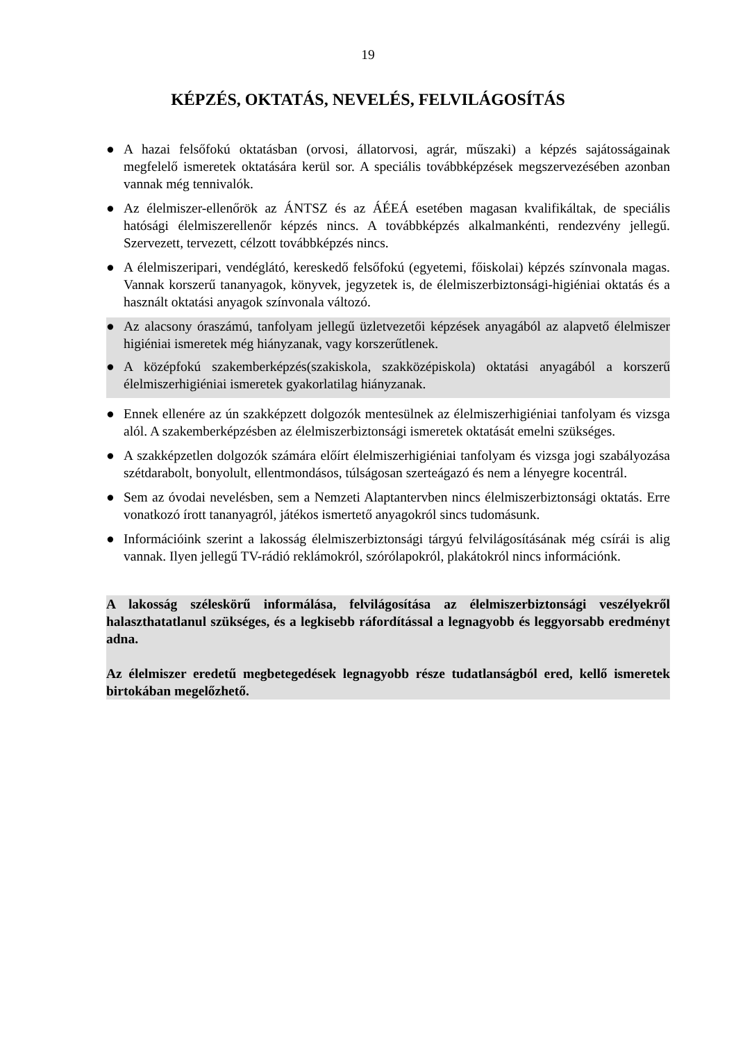19
KÉPZÉS, OKTATÁS, NEVELÉS, FELVILÁGOSÍTÁS
● A hazai felsőfokú oktatásban (orvosi, állatorvosi, agrár, műszaki) a képzés sajátosságainak megfelelő ismeretek oktatására kerül sor. A speciális továbbképzések megszervezésében azonban vannak még tennivalók.
● Az élelmiszer-ellenőrök az ÁNTSZ és az ÁÉEÁ esetében magasan kvalifikáltak, de speciális hatósági élelmiszerellenőr képzés nincs. A továbbképzés alkalmankénti, rendezvény jellegű. Szervezett, tervezett, célzott továbbképzés nincs.
● A élelmiszeripari, vendéglátó, kereskedő felsőfokú (egyetemi, főiskolai) képzés színvonala magas. Vannak korszerű tananyagok, könyvek, jegyzetek is, de élelmiszerbiztonsági-higiéniai oktatás és a használt oktatási anyagok színvonala változó.
● Az alacsony óraszámú, tanfolyam jellegű üzletvezetői képzések anyagából az alapvető élelmiszer higiéniai ismeretek még hiányzanak, vagy korszerűtlenek.
● A középfokú szakemberképzés(szakiskola, szakközépiskola) oktatási anyagából a korszerű élelmiszerhigiéniai ismeretek gyakorlatilag hiányzanak.
● Ennek ellenére az ún szakképzett dolgozók mentesülnek az élelmiszerhigiéniai tanfolyam és vizsga alól. A szakemberképzésben az élelmiszerbiztonsági ismeretek oktatását emelni szükséges.
● A szakképzetlen dolgozók számára előírt élelmiszerhigiéniai tanfolyam és vizsga jogi szabályozása szétdarabolt, bonyolult, ellentmondásos, túlságosan szerteágazó és nem a lényegre kocentrál.
● Sem az óvodai nevelésben, sem a Nemzeti Alaptantervben nincs élelmiszerbiztonsági oktatás. Erre vonatkozó írott tananyagról, játékos ismertető anyagokról sincs tudomásunk.
● Információink szerint a lakosság élelmiszerbiztonsági tárgyú felvilágosításának még csírái is alig vannak. Ilyen jellegű TV-rádió reklámokról, szórólapokról, plakátokról nincs információnk.
A lakosság széleskörű informálása, felvilágosítása az élelmiszerbiztonsági veszélyekről halaszthatatlanul szükséges, és a legkisebb ráfordítással a legnagyobb és leggyorsabb eredményt adna.
Az élelmiszer eredetű megbetegedések legnagyobb része tudatlanságból ered, kellő ismeretek birtokában megelőzhető.